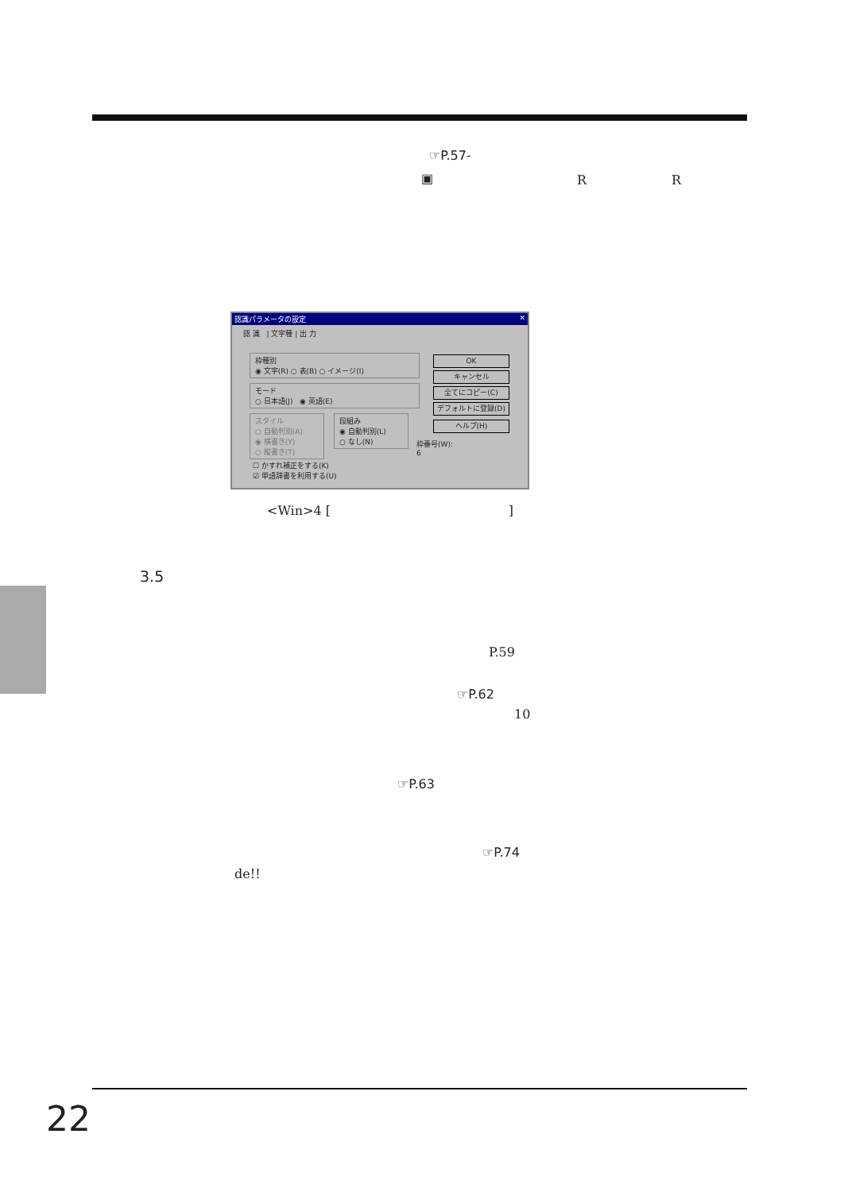☞P.57-
▣ R R
認識パラメータの設定 ✕
認 識 | 文字種 | 出 力
枠種別
◉ 文字(R) ○ 表(B) ○ イメージ(I)
モード
○ 日本語(J) ◉ 英語(E)
スタイル
○ 自動判別(A)
◉ 横書き(Y)
○ 縦書き(T)
段組み
◉ 自動判別(L)
○ なし(N)
☐ かすれ補正をする(K)
☑ 単語辞書を利用する(U)
OK
キャンセル
全てにコピー(C)
デフォルトに登録(D)
ヘルプ(H)
枠番号(W):
6
<Win>4 [ ]
3.5
P.59
☞P.62
10
☞P.63
☞P.74
de!!
22